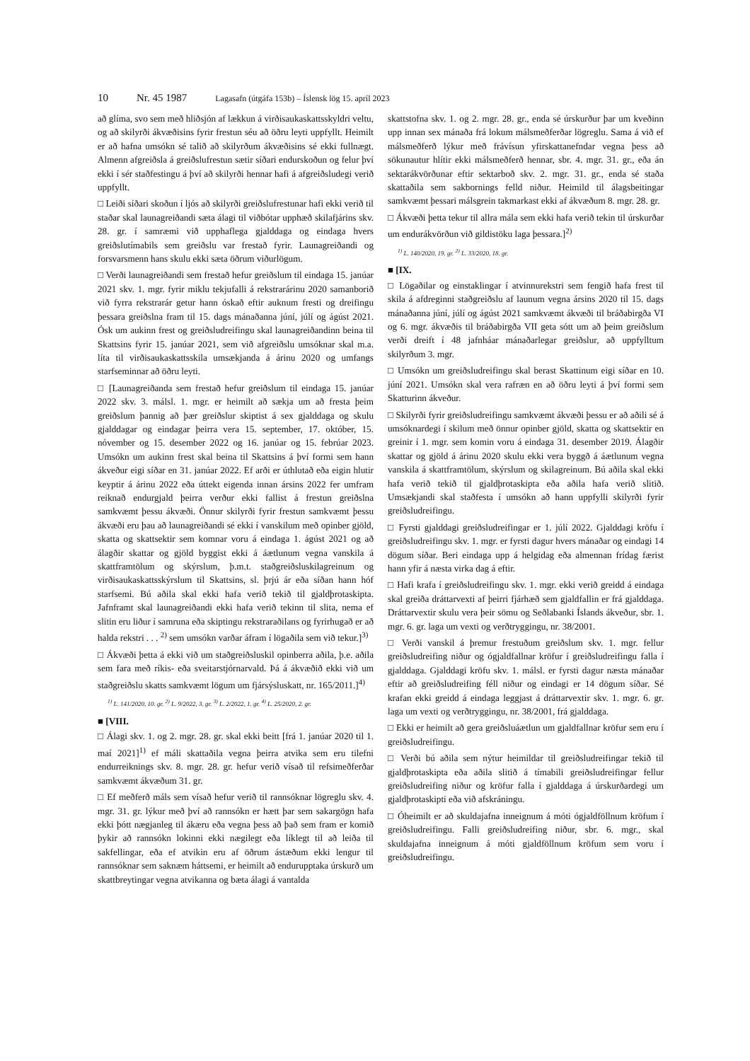10 Nr. 45 1987 Lagasafn (útgáfa 153b) – Íslensk lög 15. apríl 2023
að glíma, svo sem með hliðsjón af lækkun á virðisaukaskattsskyldri veltu, og að skilyrði ákvæðisins fyrir frestun séu að öðru leyti uppfyllt. Heimilt er að hafna umsókn sé talið að skilyrðum ákvæðisins sé ekki fullnægt. Almenn afgreiðsla á greiðslufrestun sætir síðari endurskoðun og felur því ekki í sér staðfestingu á því að skilyrði hennar hafi á afgreiðsludegi verið uppfyllt.
□ Leiði síðari skoðun í ljós að skilyrði greiðslufrestunar hafi ekki verið til staðar skal launagreiðandi sæta álagi til viðbótar upphæð skilafjárins skv. 28. gr. í samræmi við upphaflega gjalddaga og eindaga hvers greiðslutímabils sem greiðslu var frestað fyrir. Launagreiðandi og forsvarsmenn hans skulu ekki sæta öðrum viðurlögum.
□ Verði launagreiðandi sem frestað hefur greiðslum til eindaga 15. janúar 2021 skv. 1. mgr. fyrir miklu tekjufalli á rekstrarárinu 2020 samanborið við fyrra rekstrarár getur hann óskað eftir auknum fresti og dreifingu þessara greiðslna fram til 15. dags mánaðanna júní, júlí og ágúst 2021. Ósk um aukinn frest og greiðsludreifingu skal launagreiðandinn beina til Skattsins fyrir 15. janúar 2021, sem við afgreiðslu umsóknar skal m.a. líta til virðisaukaskattsskila umsækjanda á árinu 2020 og umfangs starfseminnar að öðru leyti.
□ [Launagreiðanda sem frestað hefur greiðslum til eindaga 15. janúar 2022 skv. 3. málsl. 1. mgr. er heimilt að sækja um að fresta þeim greiðslum þannig að þær greiðslur skiptist á sex gjalddaga og skulu gjalddagar og eindagar þeirra vera 15. september, 17. október, 15. nóvember og 15. desember 2022 og 16. janúar og 15. febrúar 2023. Umsókn um aukinn frest skal beina til Skattsins á því formi sem hann ákveður eigi síðar en 31. janúar 2022. Ef arði er úthlutað eða eigin hlutir keyptir á árinu 2022 eða úttekt eigenda innan ársins 2022 fer umfram reiknað endurgjald þeirra verður ekki fallist á frestun greiðslna samkvæmt þessu ákvæði. Önnur skilyrði fyrir frestun samkvæmt þessu ákvæði eru þau að launagreiðandi sé ekki í vanskilum með opinber gjöld, skatta og skattsektir sem komnar voru á eindaga 1. ágúst 2021 og að álagðir skattar og gjöld byggist ekki á áætlunum vegna vanskila á skattframtölum og skýrslum, þ.m.t. staðgreiðsluskilagreinum og virðisaukaskattsskýrslum til Skattsins, sl. þrjú ár eða síðan hann hóf starfsemi. Bú aðila skal ekki hafa verið tekið til gjaldþrotaskipta. Jafnframt skal launagreiðandi ekki hafa verið tekinn til slita, nema ef slitin eru liður í samruna eða skiptingu rekstraraðilans og fyrirhugað er að halda rekstri . . . <sup>2)</sup> sem umsókn varðar áfram í lögaðila sem við tekur.]<sup>3)</sup>
□ Ákvæði þetta á ekki við um staðgreiðsluskil opinberra aðila, þ.e. aðila sem fara með ríkis- eða sveitarstjórnarvald. Þá á ákvæðið ekki við um staðgreiðslu skatts samkvæmt lögum um fjársýsluskatt, nr. 165/2011.]<sup>4)</sup>
<sup>1)</sup> L. 141/2020, 10. gr. <sup>2)</sup> L. 9/2022, 3. gr. <sup>3)</sup> L. 2/2022, 1. gr. <sup>4)</sup> L. 25/2020, 2. gr.
■ [VIII.
□ Álagi skv. 1. og 2. mgr. 28. gr. skal ekki beitt [frá 1. janúar 2020 til 1. maí 2021]<sup>1)</sup> ef máli skattaðila vegna þeirra atvika sem eru tilefni endurreiknings skv. 8. mgr. 28. gr. hefur verið vísað til refsimeðferðar samkvæmt ákvæðum 31. gr.
□ Ef meðferð máls sem vísað hefur verið til rannsóknar lögreglu skv. 4. mgr. 31. gr. lýkur með því að rannsókn er hætt þar sem sakargögn hafa ekki þótt nægjanleg til ákæru eða vegna þess að það sem fram er komið þykir að rannsókn lokinni ekki nægilegt eða líklegt til að leiða til sakfellingar, eða ef atvikin eru af öðrum ástæðum ekki lengur til rannsóknar sem saknæm háttsemi, er heimilt að endurupptaka úrskurð um skattbreytingar vegna atvikanna og bæta álagi á vantalda
skattstofna skv. 1. og 2. mgr. 28. gr., enda sé úrskurður þar um kveðinn upp innan sex mánaða frá lokum málsmeðferðar lögreglu. Sama á við ef málsmeðferð lýkur með frávísun yfirskattanefndar vegna þess að sökunautur hlítir ekki málsmeðferð hennar, sbr. 4. mgr. 31. gr., eða án sektarákvörðunar eftir sektarboð skv. 2. mgr. 31. gr., enda sé staða skattaðila sem sakbornings felld niður. Heimild til álagsbeitingar samkvæmt þessari málsgrein takmarkast ekki af ákvæðum 8. mgr. 28. gr.
□ Ákvæði þetta tekur til allra mála sem ekki hafa verið tekin til úrskurðar um endurákvörðun við gildistöku laga þessara.]<sup>2)</sup>
<sup>1)</sup> L. 140/2020, 19. gr. <sup>2)</sup> L. 33/2020, 18. gr.
■ [IX.
□ Lögaðilar og einstaklingar í atvinnurekstri sem fengið hafa frest til skila á afdreginni staðgreiðslu af launum vegna ársins 2020 til 15. dags mánaðanna júní, júlí og ágúst 2021 samkvæmt ákvæði til bráðabirgða VI og 6. mgr. ákvæðis til bráðabirgða VII geta sótt um að þeim greiðslum verði dreift í 48 jafnháar mánaðarlegar greiðslur, að uppfylltum skilyrðum 3. mgr.
□ Umsókn um greiðsludreifingu skal berast Skattinum eigi síðar en 10. júní 2021. Umsókn skal vera rafræn en að öðru leyti á því formi sem Skatturinn ákveður.
□ Skilyrði fyrir greiðsludreifingu samkvæmt ákvæði þessu er að aðili sé á umsóknardegi í skilum með önnur opinber gjöld, skatta og skattsektir en greinir í 1. mgr. sem komin voru á eindaga 31. desember 2019. Álagðir skattar og gjöld á árinu 2020 skulu ekki vera byggð á áætlunum vegna vanskila á skattframtölum, skýrslum og skilagreinum. Bú aðila skal ekki hafa verið tekið til gjaldþrotaskipta eða aðila hafa verið slitið. Umsækjandi skal staðfesta í umsókn að hann uppfylli skilyrði fyrir greiðsludreifingu.
□ Fyrsti gjalddagi greiðsludreifingar er 1. júlí 2022. Gjalddagi kröfu í greiðsludreifingu skv. 1. mgr. er fyrsti dagur hvers mánaðar og eindagi 14 dögum síðar. Beri eindaga upp á helgidag eða almennan frídag færist hann yfir á næsta virka dag á eftir.
□ Hafi krafa í greiðsludreifingu skv. 1. mgr. ekki verið greidd á eindaga skal greiða dráttarvexti af þeirri fjárhæð sem gjaldfallin er frá gjalddaga. Dráttarvextir skulu vera þeir sömu og Seðlabanki Íslands ákveður, sbr. 1. mgr. 6. gr. laga um vexti og verðtryggingu, nr. 38/2001.
□ Verði vanskil á þremur frestuðum greiðslum skv. 1. mgr. fellur greiðsludreifing niður og ógjaldfallnar kröfur í greiðsludreifingu falla í gjalddaga. Gjalddagi kröfu skv. 1. málsl. er fyrsti dagur næsta mánaðar eftir að greiðsludreifing féll niður og eindagi er 14 dögum síðar. Sé krafan ekki greidd á eindaga leggjast á dráttarvextir skv. 1. mgr. 6. gr. laga um vexti og verðtryggingu, nr. 38/2001, frá gjalddaga.
□ Ekki er heimilt að gera greiðsluáætlun um gjaldfallnar kröfur sem eru í greiðsludreifingu.
□ Verði bú aðila sem nýtur heimildar til greiðsludreifingar tekið til gjaldþrotaskipta eða aðila slitið á tímabili greiðsludreifingar fellur greiðsludreifing niður og kröfur falla í gjalddaga á úrskurðardegi um gjaldþrotaskipti eða við afskráningu.
□ Óheimilt er að skuldajafna inneignum á móti ógjaldföllnum kröfum í greiðsludreifingu. Falli greiðsludreifing niður, sbr. 6. mgr., skal skuldajafna inneignum á móti gjaldföllnum kröfum sem voru í greiðsludreifingu.